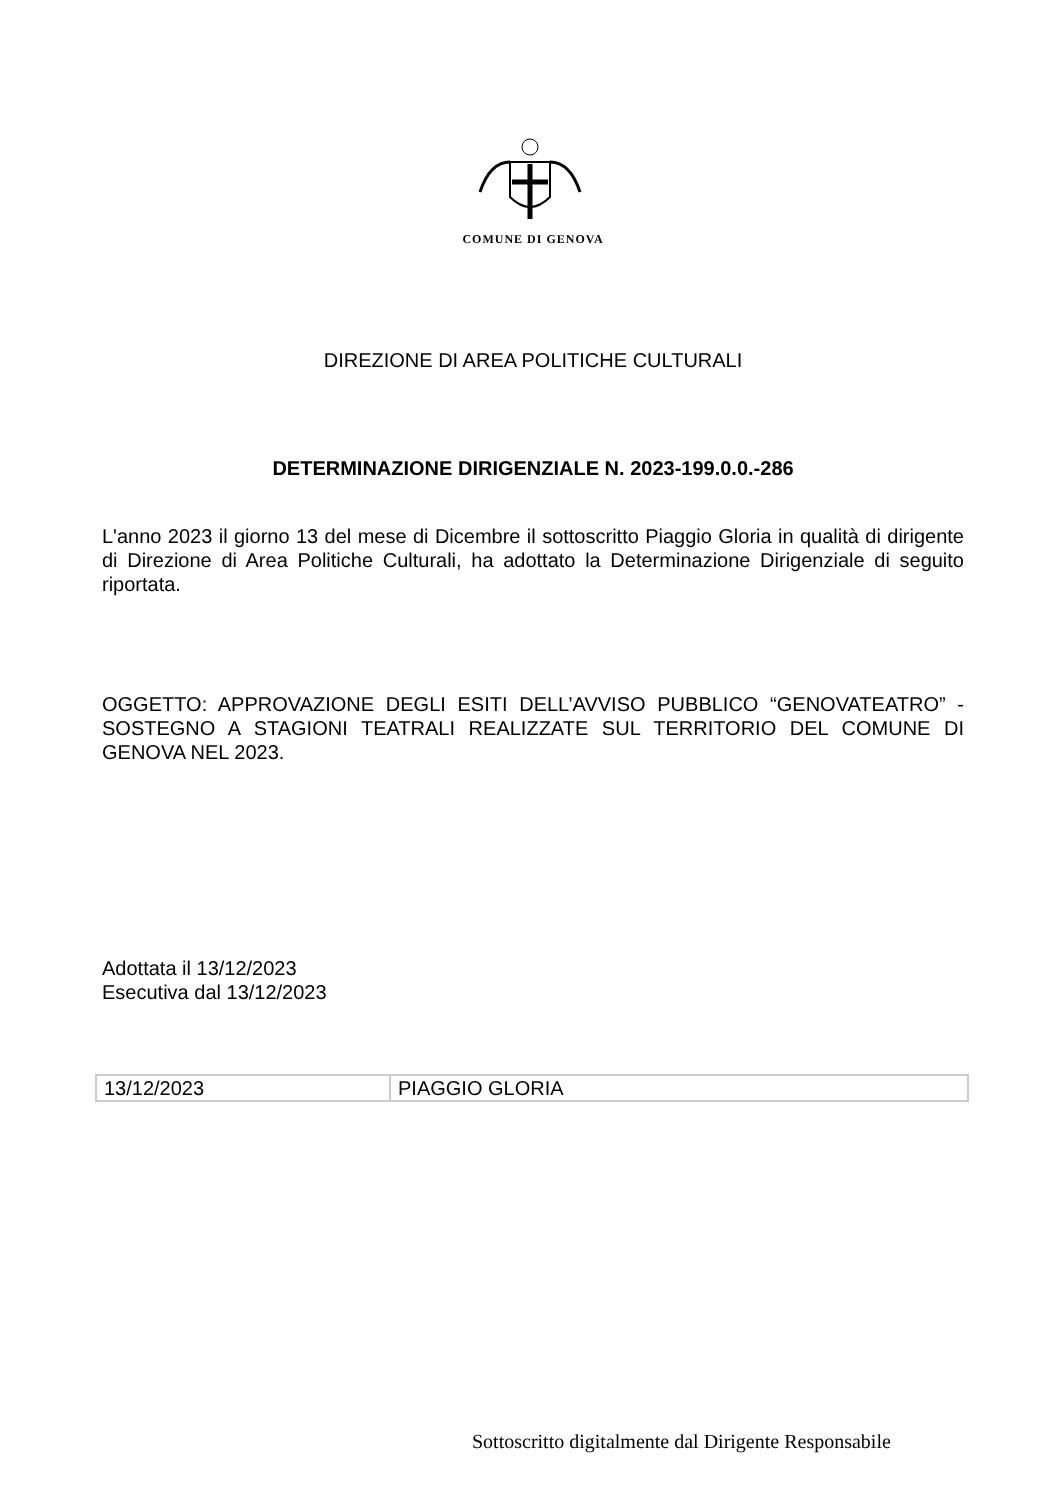COMUNE DI GENOVA
DIREZIONE DI AREA POLITICHE CULTURALI
DETERMINAZIONE DIRIGENZIALE N. 2023-199.0.0.-286
L'anno 2023 il giorno 13 del mese di Dicembre il sottoscritto Piaggio Gloria in qualità di dirigente di Direzione di Area Politiche Culturali, ha adottato la Determinazione Dirigenziale di seguito riportata.
OGGETTO: APPROVAZIONE DEGLI ESITI DELL’AVVISO PUBBLICO “GENOVATEATRO” - SOSTEGNO A STAGIONI TEATRALI REALIZZATE SUL TERRITORIO DEL COMUNE DI GENOVA NEL 2023.
Adottata il 13/12/2023
Esecutiva dal 13/12/2023
| 13/12/2023 | PIAGGIO GLORIA |
Sottoscritto digitalmente dal Dirigente Responsabile